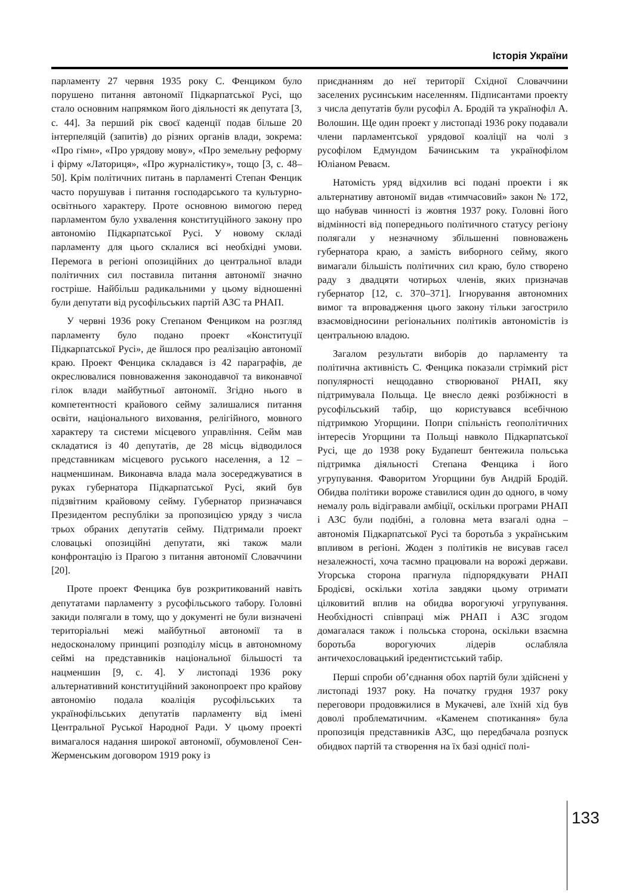Історія України
парламенту 27 червня 1935 року С. Фенциком було порушено питання автономії Підкарпатської Русі, що стало основним напрямком його діяльності як депутата [3, с. 44]. За перший рік своєї каденції подав більше 20 інтерпеляцій (запитів) до різних органів влади, зокрема: «Про гімн», «Про урядову мову», «Про земельну реформу і фірму «Латориця», «Про журналістику», тощо [3, с. 48–50]. Крім політичних питань в парламенті Степан Фенцик часто порушував і питання господарського та культурно-освітнього характеру. Проте основною вимогою перед парламентом було ухвалення конституційного закону про автономію Підкарпатської Русі. У новому складі парламенту для цього склалися всі необхідні умови. Перемога в регіоні опозиційних до центральної влади політичних сил поставила питання автономії значно гостріше. Найбільш радикальними у цьому відношенні були депутати від русофільських партій АЗС та РНАП.
У червні 1936 року Степаном Фенциком на розгляд парламенту було подано проект «Конституції Підкарпатської Русі», де йшлося про реалізацію автономії краю. Проект Фенцика складався із 42 параграфів, де окреслювалися повноваження законодавчої та виконавчої гілок влади майбутньої автономії. Згідно нього в компетентності крайового сейму залишалися питання освіти, національного виховання, релігійного, мовного характеру та системи місцевого управління. Сейм мав складатися із 40 депутатів, де 28 місць відводилося представникам місцевого руського населення, а 12 – нацменшинам. Виконавча влада мала зосереджуватися в руках губернатора Підкарпатської Русі, який був підзвітним крайовому сейму. Губернатор призначався Президентом республіки за пропозицією уряду з числа трьох обраних депутатів сейму. Підтримали проект словацькі опозиційні депутати, які також мали конфронтацію із Прагою з питання автономії Словаччини [20].
Проте проект Фенцика був розкритикований навіть депутатами парламенту з русофільського табору. Головні закиди полягали в тому, що у документі не були визначені територіальні межі майбутньої автономії та в недосконалому принципі розподілу місць в автономному сеймі на представників національної більшості та нацменшин [9, с. 4]. У листопаді 1936 року альтернативний конституційний законопроект про крайову автономію подала коаліція русофільських та українофільських депутатів парламенту від імені Центральної Руської Народної Ради. У цьому проекті вимагалося надання широкої автономії, обумовленої Сен-Жерменським договором 1919 року із
приєднанням до неї території Східної Словаччини заселених русинським населенням. Підписантами проекту з числа депутатів були русофіл А. Бродій та українофіл А. Волошин. Ще один проект у листопаді 1936 року подавали члени парламентської урядової коаліції на чолі з русофілом Едмундом Бачинським та українофілом Юліаном Реваєм.
Натомість уряд відхилив всі подані проекти і як альтернативу автономії видав «тимчасовий» закон № 172, що набував чинності із жовтня 1937 року. Головні його відмінності від попереднього політичного статусу регіону полягали у незначному збільшенні повноважень губернатора краю, а замість виборного сейму, якого вимагали більшість політичних сил краю, було створено раду з двадцяти чотирьох членів, яких призначав губернатор [12, с. 370–371]. Ігнорування автономних вимог та впровадження цього закону тільки загострило взаємовідносини регіональних політиків автономістів із центральною владою.
Загалом результати виборів до парламенту та політична активність С. Фенцика показали стрімкий ріст популярності нещодавно створюваної РНАП, яку підтримувала Польща. Це внесло деякі розбіжності в русофільський табір, що користувався всебічною підтримкою Угорщини. Попри спільність геополітичних інтересів Угорщини та Польщі навколо Підкарпатської Русі, ще до 1938 року Будапешт бентежила польська підтримка діяльності Степана Фенцика і його угрупування. Фаворитом Угорщини був Андрій Бродій. Обидва політики вороже ставилися один до одного, в чому немалу роль відігравали амбіції, оскільки програми РНАП і АЗС були подібні, а головна мета взагалі одна – автономія Підкарпатської Русі та боротьба з українським впливом в регіоні. Жоден з політиків не висував гасел незалежності, хоча таємно працювали на ворожі держави. Угорська сторона прагнула підпорядкувати РНАП Бродієві, оскільки хотіла завдяки цьому отримати цілковитий вплив на обидва ворогуючі угрупування. Необхідності співпраці між РНАП і АЗС згодом домагалася також і польська сторона, оскільки взаємна боротьба ворогуючих лідерів ослабляла античехословацький іредентистський табір.
Перші спроби об’єднання обох партій були здійснені у листопаді 1937 року. На початку грудня 1937 року переговори продовжилися в Мукачеві, але їхній хід був доволі проблематичним. «Каменем спотикання» була пропозиція представників АЗС, що передбачала розпуск обидвох партій та створення на їх базі однієї полі-
133